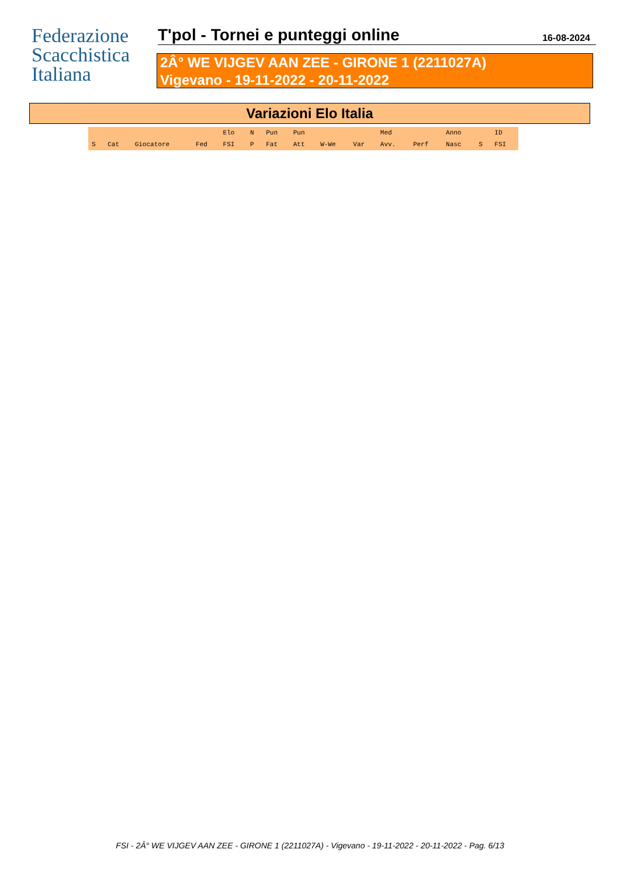Federazione
Scacchistica
Italiana
T'pol - Tornei e punteggi online 16-08-2024
2Â° WE VIJGEV AAN ZEE - GIRONE 1 (2211027A)
Vigevano - 19-11-2022 - 20-11-2022
Variazioni Elo Italia
| | | | | Elo | N | Pun | Pun | | | Med | | Anno | | ID |
| --- | --- | --- | --- | --- | --- | --- | --- | --- | --- | --- | --- | --- | --- | --- |
| S | Cat | Giocatore | Fed | FSI | P | Fat | Att | W-We | Var | Avv. | Perf | Nasc | S | FSI |
FSI - 2Â° WE VIJGEV AAN ZEE - GIRONE 1 (2211027A) - Vigevano - 19-11-2022 - 20-11-2022 - Pag. 6/13